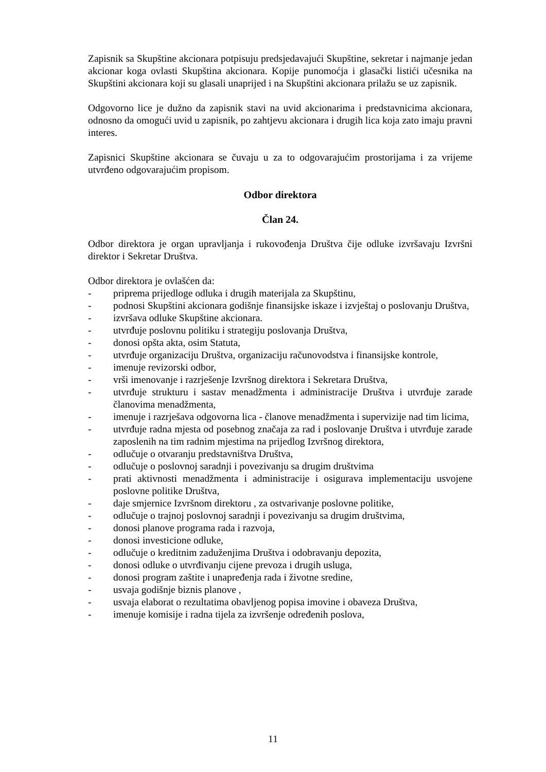Zapisnik sa Skupštine akcionara potpisuju predsjedavajući Skupštine, sekretar i najmanje jedan akcionar koga ovlasti Skupština akcionara. Kopije punomoćja i glasački listići učesnika na Skupštini akcionara koji su glasali unaprijed i na Skupštini akcionara prilažu se uz zapisnik.
Odgovorno lice je dužno da zapisnik stavi na uvid akcionarima i predstavnicima akcionara, odnosno da omogući uvid u zapisnik, po zahtjevu akcionara i drugih lica koja zato imaju pravni interes.
Zapisnici Skupštine akcionara se čuvaju u za to odgovarajućim prostorijama i za vrijeme utvrđeno odgovarajućim propisom.
Odbor direktora
Član 24.
Odbor direktora je organ upravljanja i rukovođenja Društva čije odluke izvršavaju Izvršni direktor i Sekretar Društva.
Odbor direktora je ovlašćen da:
- priprema prijedloge odluka i drugih materijala za Skupštinu,
- podnosi Skupštini akcionara godišnje finansijske iskaze i izvještaj o poslovanju Društva,
- izvršava odluke Skupštine akcionara.
- utvrđuje poslovnu politiku i strategiju poslovanja Društva,
- donosi opšta akta, osim Statuta,
- utvrđuje organizaciju Društva, organizaciju računovodstva i finansijske kontrole,
- imenuje revizorski odbor,
- vrši imenovanje i razrješenje Izvršnog direktora i Sekretara Društva,
- utvrđuje strukturu i sastav menadžmenta i administracije Društva i utvrđuje zarade članovima menadžmenta,
- imenuje i razrješava odgovorna lica - članove menadžmenta i supervizije nad tim licima,
- utvrđuje radna mjesta od posebnog značaja za rad i poslovanje Društva i utvrđuje zarade zaposlenih na tim radnim mjestima na prijedlog Izvršnog direktora,
- odlučuje o otvaranju predstavništva Društva,
- odlučuje o poslovnoj saradnji i povezivanju sa drugim društvima
- prati aktivnosti menadžmenta i administracije i osigurava implementaciju usvojene poslovne politike Društva,
- daje smjernice Izvršnom direktoru , za ostvarivanje poslovne politike,
- odlučuje o trajnoj poslovnoj saradnji i povezivanju sa drugim društvima,
- donosi planove programa rada i razvoja,
- donosi investicione odluke,
- odlučuje o kreditnim zaduženjima Društva i odobravanju depozita,
- donosi odluke o utvrđivanju cijene prevoza i drugih usluga,
- donosi program zaštite i unapređenja rada i životne sredine,
- usvaja godišnje biznis planove ,
- usvaja elaborat o rezultatima obavljenog popisa imovine i obaveza Društva,
- imenuje komisije i radna tijela za izvršenje određenih poslova,
11